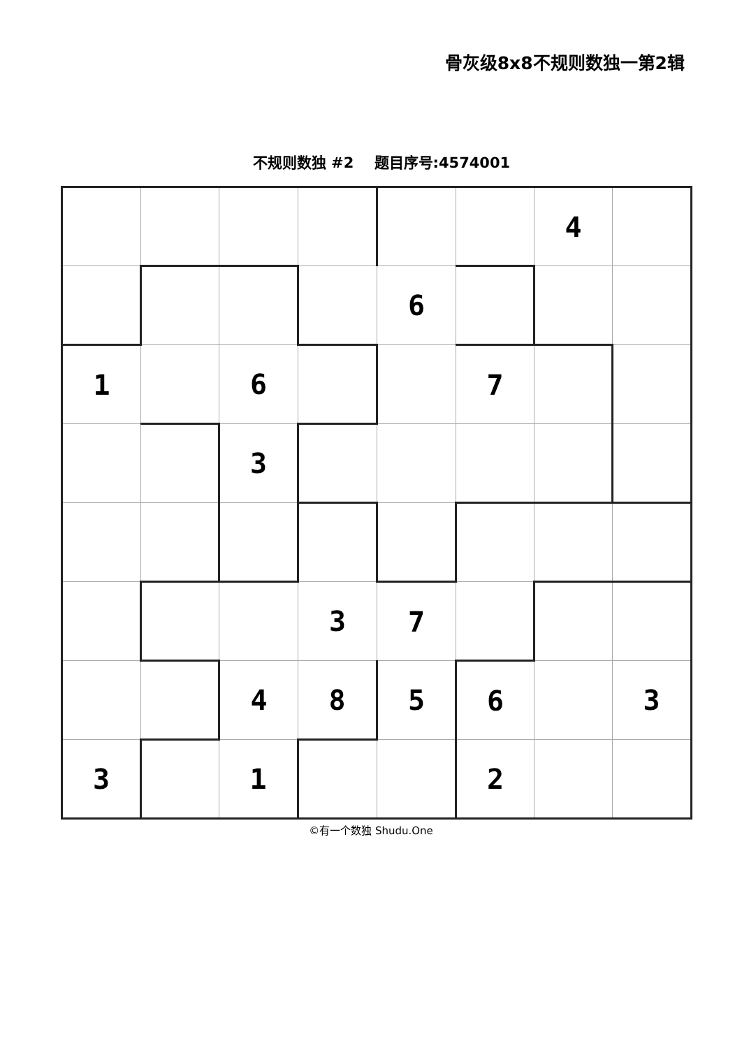骨灰级8x8不规则数独一第2辑
不规则数独 #2 题目序号:4574001
| | | | | | | 4 | |
| | | | | 6 | | | |
| 1 | | 6 | | | 7 | | |
| | | 3 | | | | | |
| | | | 3 | 7 | | | |
| | | 4 | 8 | 5 | 6 | | 3 |
| 3 | | 1 | | | 2 | | |
©有一个数独 Shudu.One